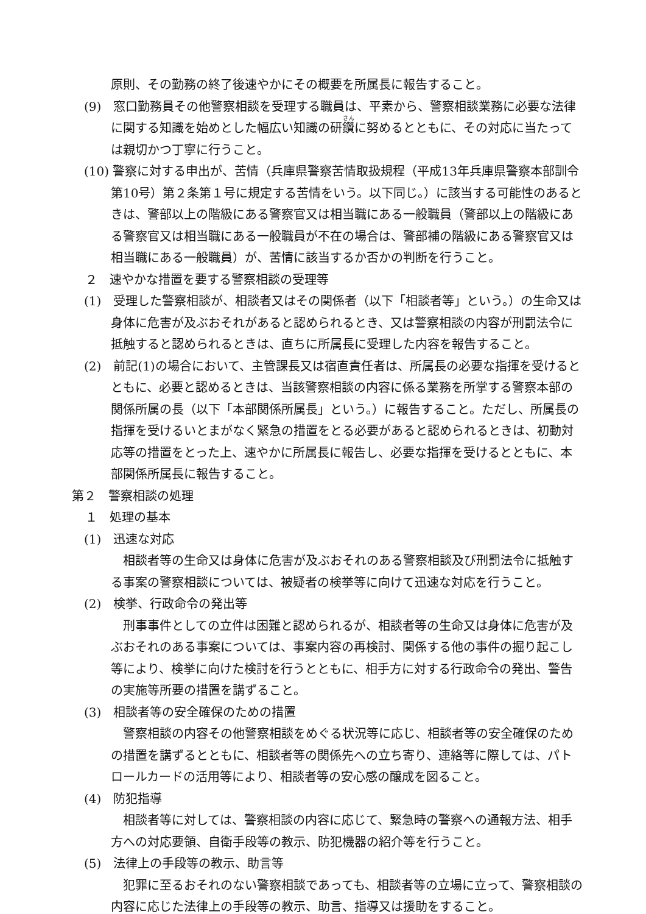原則、その勤務の終了後速やかにその概要を所属長に報告すること。
(9)　窓口勤務員その他警察相談を受理する職員は、平素から、警察相談業務に必要な法律に関する知識を始めとした幅広い知識の研鑽に努めるとともに、その対応に当たっては親切かつ丁寧に行うこと。
(10) 警察に対する申出が、苦情（兵庫県警察苦情取扱規程（平成13年兵庫県警察本部訓令第10号）第２条第１号に規定する苦情をいう。以下同じ。）に該当する可能性のあるときは、警部以上の階級にある警察官又は相当職にある一般職員（警部以上の階級にある警察官又は相当職にある一般職員が不在の場合は、警部補の階級にある警察官又は相当職にある一般職員）が、苦情に該当するか否かの判断を行うこと。
２　速やかな措置を要する警察相談の受理等
(1)　受理した警察相談が、相談者又はその関係者（以下「相談者等」という。）の生命又は身体に危害が及ぶおそれがあると認められるとき、又は警察相談の内容が刑罰法令に抵触すると認められるときは、直ちに所属長に受理した内容を報告すること。
(2)　前記(1)の場合において、主管課長又は宿直責任者は、所属長の必要な指揮を受けるとともに、必要と認めるときは、当該警察相談の内容に係る業務を所掌する警察本部の関係所属の長（以下「本部関係所属長」という。）に報告すること。ただし、所属長の指揮を受けるいとまがなく緊急の措置をとる必要があると認められるときは、初動対応等の措置をとった上、速やかに所属長に報告し、必要な指揮を受けるとともに、本部関係所属長に報告すること。
第２　警察相談の処理
１　処理の基本
(1)　迅速な対応
相談者等の生命又は身体に危害が及ぶおそれのある警察相談及び刑罰法令に抵触する事案の警察相談については、被疑者の検挙等に向けて迅速な対応を行うこと。
(2)　検挙、行政命令の発出等
刑事事件としての立件は困難と認められるが、相談者等の生命又は身体に危害が及ぶおそれのある事案については、事案内容の再検討、関係する他の事件の掘り起こし等により、検挙に向けた検討を行うとともに、相手方に対する行政命令の発出、警告の実施等所要の措置を講ずること。
(3)　相談者等の安全確保のための措置
警察相談の内容その他警察相談をめぐる状況等に応じ、相談者等の安全確保のための措置を講ずるとともに、相談者等の関係先への立ち寄り、連絡等に際しては、パトロールカードの活用等により、相談者等の安心感の醸成を図ること。
(4)　防犯指導
相談者等に対しては、警察相談の内容に応じて、緊急時の警察への通報方法、相手方への対応要領、自衛手段等の教示、防犯機器の紹介等を行うこと。
(5)　法律上の手段等の教示、助言等
犯罪に至るおそれのない警察相談であっても、相談者等の立場に立って、警察相談の内容に応じた法律上の手段等の教示、助言、指導又は援助をすること。